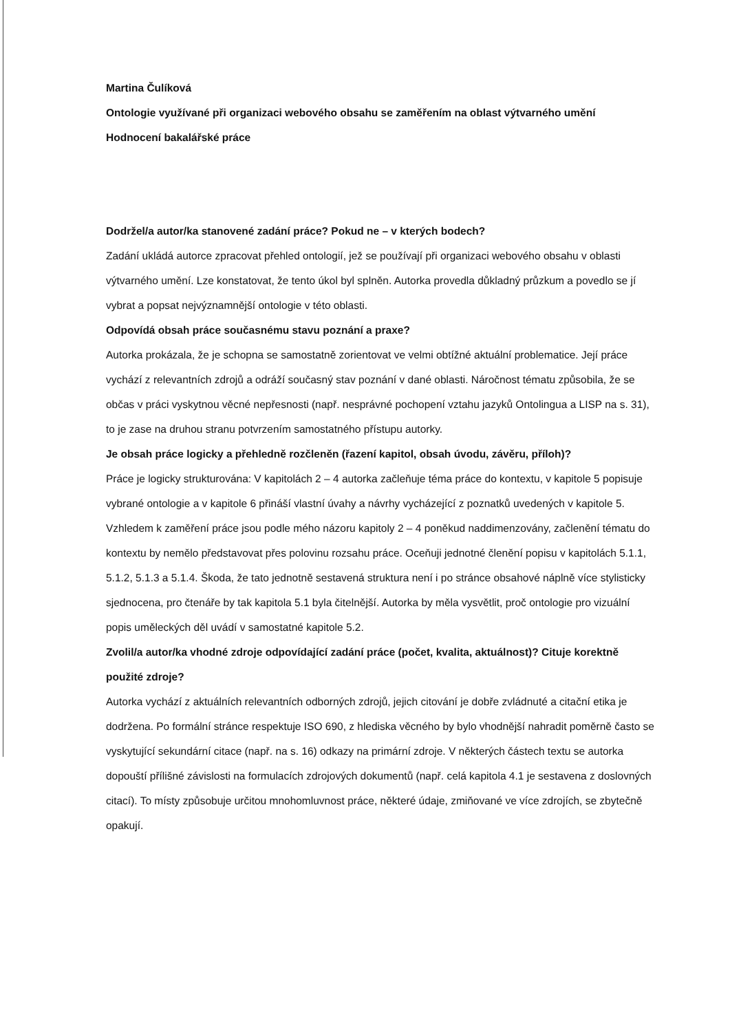Martina Čulíková
Ontologie využívané při organizaci webového obsahu se zaměřením na oblast výtvarného umění
Hodnocení bakalářské práce
Dodržel/a autor/ka stanovené zadání práce? Pokud ne – v kterých bodech?
Zadání ukládá autorce zpracovat přehled ontologií, jež se používají při organizaci webového obsahu v oblasti výtvarného umění. Lze konstatovat, že tento úkol byl splněn. Autorka provedla důkladný průzkum a povedlo se jí vybrat a popsat nejvýznamnější ontologie v této oblasti.
Odpovídá obsah práce současnému stavu poznání a praxe?
Autorka prokázala, že je schopna se samostatně zorientovat ve velmi obtížné aktuální problematice. Její práce vychází z relevantních zdrojů a odráží současný stav poznání v dané oblasti. Náročnost tématu způsobila, že se občas v práci vyskytnou věcné nepřesnosti (např. nesprávné pochopení vztahu jazyků Ontolingua a LISP na s. 31), to je zase na druhou stranu potvrzením samostatného přístupu autorky.
Je obsah práce logicky a přehledně rozčleněn (řazení kapitol, obsah úvodu, závěru, příloh)?
Práce je logicky strukturována: V kapitolách 2 – 4 autorka začleňuje téma práce do kontextu, v kapitole 5 popisuje vybrané ontologie a v kapitole 6 přináší vlastní úvahy a návrhy vycházející z poznatků uvedených v kapitole 5. Vzhledem k zaměření práce jsou podle mého názoru kapitoly 2 – 4 poněkud naddimenzovány, začlenění tématu do kontextu by nemělo představovat přes polovinu rozsahu práce. Oceňuji jednotné členění popisu v kapitolách 5.1.1, 5.1.2, 5.1.3 a 5.1.4. Škoda, že tato jednotně sestavená struktura není i po stránce obsahové náplně více stylisticky sjednocena, pro čtenáře by tak kapitola 5.1 byla čitelnější. Autorka by měla vysvětlit, proč ontologie pro vizuální popis uměleckých děl uvádí v samostatné kapitole 5.2.
Zvolil/a autor/ka vhodné zdroje odpovídající zadání práce (počet, kvalita, aktuálnost)? Cituje korektně použité zdroje?
Autorka vychází z aktuálních relevantních odborných zdrojů, jejich citování je dobře zvládnuté a citační etika je dodržena. Po formální stránce respektuje ISO 690, z hlediska věcného by bylo vhodnější nahradit poměrně často se vyskytující sekundární citace (např. na s. 16) odkazy na primární zdroje. V některých částech textu se autorka dopouští přílišné závislosti na formulacích zdrojových dokumentů (např. celá kapitola 4.1 je sestavena z doslovných citací). To místy způsobuje určitou mnohomluvnost práce, některé údaje, zmiňované ve více zdrojích, se zbytečně opakují.